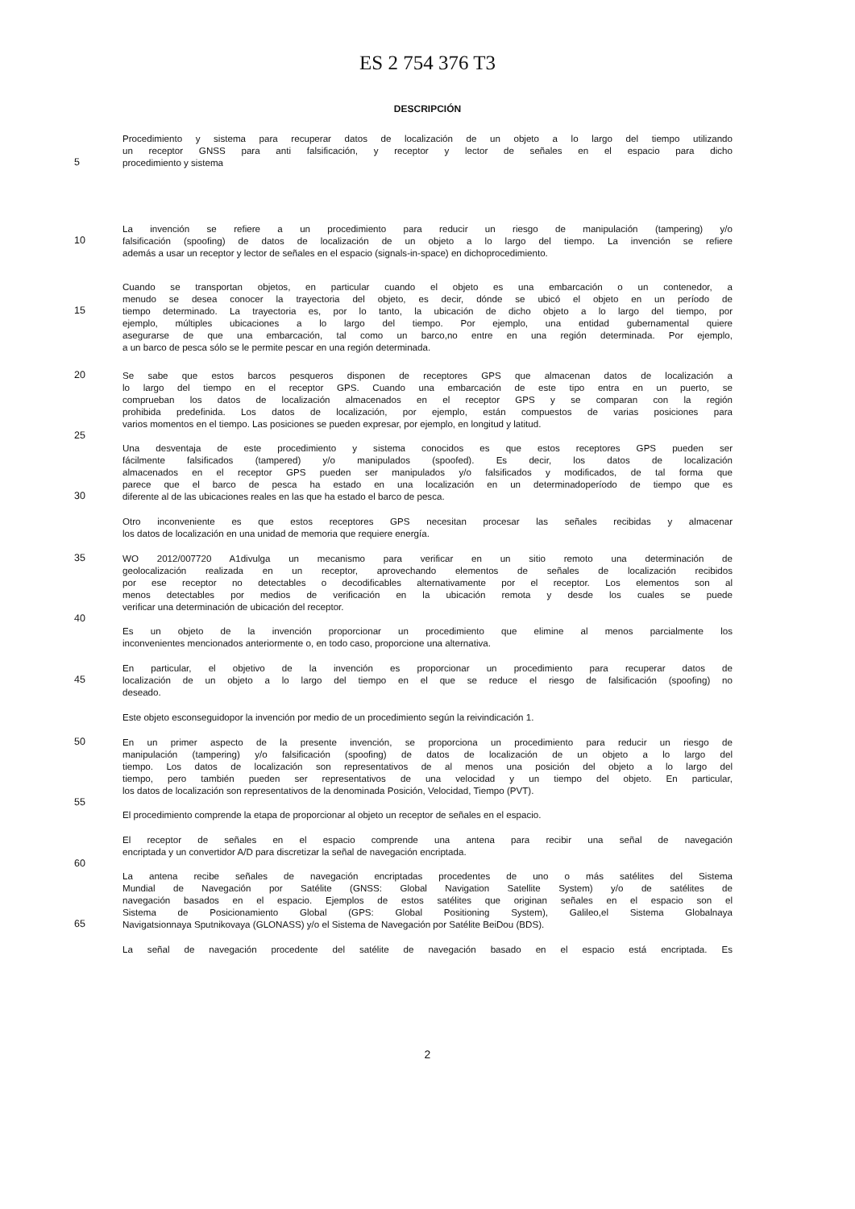ES 2 754 376 T3
DESCRIPCIÓN
Procedimiento y sistema para recuperar datos de localización de un objeto a lo largo del tiempo utilizando
un receptor GNSS para anti falsificación, y receptor y lector de señales en el espacio para dicho
5 procedimiento y sistema
La invención se refiere a un procedimiento para reducir un riesgo de manipulación (tampering) y/o
10 falsificación (spoofing) de datos de localización de un objeto a lo largo del tiempo. La invención se refiere
además a usar un receptor y lector de señales en el espacio (signals-in-space) en dichoprocedimiento.
Cuando se transportan objetos, en particular cuando el objeto es una embarcación o un contenedor, a
menudo se desea conocer la trayectoria del objeto, es decir, dónde se ubicó el objeto en un período de
15 tiempo determinado. La trayectoria es, por lo tanto, la ubicación de dicho objeto a lo largo del tiempo, por
ejemplo, múltiples ubicaciones a lo largo del tiempo. Por ejemplo, una entidad gubernamental quiere
asegurarse de que una embarcación, tal como un barco,no entre en una región determinada. Por ejemplo,
a un barco de pesca sólo se le permite pescar en una región determinada.
20 Se sabe que estos barcos pesqueros disponen de receptores GPS que almacenan datos de localización a
lo largo del tiempo en el receptor GPS. Cuando una embarcación de este tipo entra en un puerto, se
comprueban los datos de localización almacenados en el receptor GPS y se comparan con la región
prohibida predefinida. Los datos de localización, por ejemplo, están compuestos de varias posiciones para
varios momentos en el tiempo. Las posiciones se pueden expresar, por ejemplo, en longitud y latitud.
25
Una desventaja de este procedimiento y sistema conocidos es que estos receptores GPS pueden ser
fácilmente falsificados (tampered) y/o manipulados (spoofed). Es decir, los datos de localización
almacenados en el receptor GPS pueden ser manipulados y/o falsificados y modificados, de tal forma que
parece que el barco de pesca ha estado en una localización en un determinadoperíodo de tiempo que es
30 diferente al de las ubicaciones reales en las que ha estado el barco de pesca.
Otro inconveniente es que estos receptores GPS necesitan procesar las señales recibidas y almacenar
los datos de localización en una unidad de memoria que requiere energía.
35 WO 2012/007720 A1divulga un mecanismo para verificar en un sitio remoto una determinación de
geolocalización realizada en un receptor, aprovechando elementos de señales de localización recibidos
por ese receptor no detectables o decodificables alternativamente por el receptor. Los elementos son al
menos detectables por medios de verificación en la ubicación remota y desde los cuales se puede
verificar una determinación de ubicación del receptor.
40
Es un objeto de la invención proporcionar un procedimiento que elimine al menos parcialmente los
inconvenientes mencionados anteriormente o, en todo caso, proporcione una alternativa.
En particular, el objetivo de la invención es proporcionar un procedimiento para recuperar datos de
45 localización de un objeto a lo largo del tiempo en el que se reduce el riesgo de falsificación (spoofing) no
deseado.
Este objeto esconseguidopor la invención por medio de un procedimiento según la reivindicación 1.
50 En un primer aspecto de la presente invención, se proporciona un procedimiento para reducir un riesgo de
manipulación (tampering) y/o falsificación (spoofing) de datos de localización de un objeto a lo largo del
tiempo. Los datos de localización son representativos de al menos una posición del objeto a lo largo del
tiempo, pero también pueden ser representativos de una velocidad y un tiempo del objeto. En particular,
los datos de localización son representativos de la denominada Posición, Velocidad, Tiempo (PVT).
55
El procedimiento comprende la etapa de proporcionar al objeto un receptor de señales en el espacio.
El receptor de señales en el espacio comprende una antena para recibir una señal de navegación
encriptada y un convertidor A/D para discretizar la señal de navegación encriptada.
60
La antena recibe señales de navegación encriptadas procedentes de uno o más satélites del Sistema
Mundial de Navegación por Satélite (GNSS: Global Navigation Satellite System) y/o de satélites de
navegación basados en el espacio. Ejemplos de estos satélites que originan señales en el espacio son el
Sistema de Posicionamiento Global (GPS: Global Positioning System), Galileo,el Sistema Globalnaya
65 Navigatsionnaya Sputnikovaya (GLONASS) y/o el Sistema de Navegación por Satélite BeiDou (BDS).
La señal de navegación procedente del satélite de navegación basado en el espacio está encriptada. Es
2